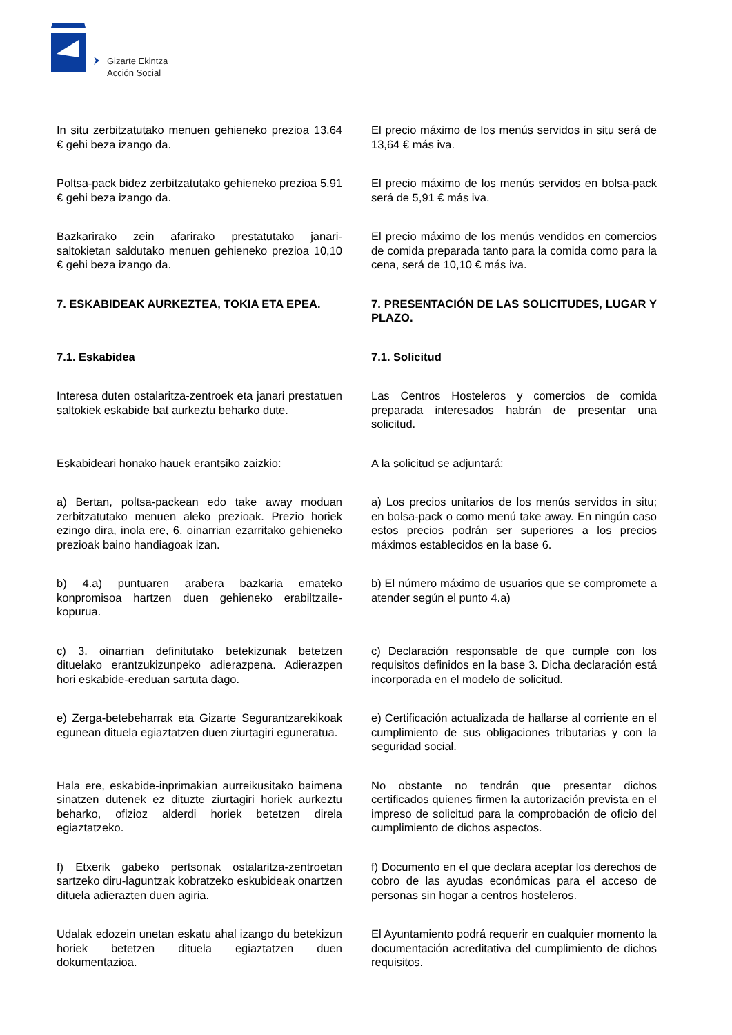Gizarte Ekintza
Acción Social
In situ zerbitzatutako menuen gehieneko prezioa 13,64 € gehi beza izango da.
El precio máximo de los menús servidos in situ será de 13,64 € más iva.
Poltsa-pack bidez zerbitzatutako gehieneko prezioa 5,91 € gehi beza izango da.
El precio máximo de los menús servidos en bolsa-pack será de 5,91 € más iva.
Bazkarirako zein afarirako prestatutako janari-saltokietan saldutako menuen gehieneko prezioa 10,10 € gehi beza izango da.
El precio máximo de los menús vendidos en comercios de comida preparada tanto para la comida como para la cena, será de 10,10 € más iva.
7. ESKABIDEAK AURKEZTEA, TOKIA ETA EPEA. 7. PRESENTACIÓN DE LAS SOLICITUDES, LUGAR Y PLAZO.
7.1. Eskabidea 7.1. Solicitud
Interesa duten ostalaritza-zentroek eta janari prestatuen saltokiek eskabide bat aurkeztu beharko dute.
Las Centros Hosteleros y comercios de comida preparada interesados habrán de presentar una solicitud.
Eskabideari honako hauek erantsiko zaizkio:
A la solicitud se adjuntará:
a) Bertan, poltsa-packean edo take away moduan zerbitzatutako menuen aleko prezioak. Prezio horiek ezingo dira, inola ere, 6. oinarrian ezarritako gehieneko prezioak baino handiagoak izan.
a) Los precios unitarios de los menús servidos in situ; en bolsa-pack o como menú take away. En ningún caso estos precios podrán ser superiores a los precios máximos establecidos en la base 6.
b) 4.a) puntuaren arabera bazkaria emateko konpromisoa hartzen duen gehieneko erabiltzaile-kopurua.
b) El número máximo de usuarios que se compromete a atender según el punto 4.a)
c) 3. oinarrian definitutako betekizunak betetzen dituelako erantzukizunpeko adierazpena. Adierazpen hori eskabide-ereduan sartuta dago.
c) Declaración responsable de que cumple con los requisitos definidos en la base 3. Dicha declaración está incorporada en el modelo de solicitud.
e) Zerga-betebeharrak eta Gizarte Segurantzarekikoak egunean dituela egiaztatzen duen ziurtagiri eguneratua.
e) Certificación actualizada de hallarse al corriente en el cumplimiento de sus obligaciones tributarias y con la seguridad social.
Hala ere, eskabide-inprimakian aurreikusitako baimena sinatzen dutenek ez dituzte ziurtagiri horiek aurkeztu beharko, ofizioz alderdi horiek betetzen direla egiaztatzeko.
No obstante no tendrán que presentar dichos certificados quienes firmen la autorización prevista en el impreso de solicitud para la comprobación de oficio del cumplimiento de dichos aspectos.
f) Etxerik gabeko pertsonak ostalaritza-zentroetan sartzeko diru-laguntzak kobratzeko eskubideak onartzen dituela adierazten duen agiria.
f) Documento en el que declara aceptar los derechos de cobro de las ayudas económicas para el acceso de personas sin hogar a centros hosteleros.
Udalak edozein unetan eskatu ahal izango du betekizun horiek betetzen dituela egiaztatzen duen dokumentazioa.
El Ayuntamiento podrá requerir en cualquier momento la documentación acreditativa del cumplimiento de dichos requisitos.